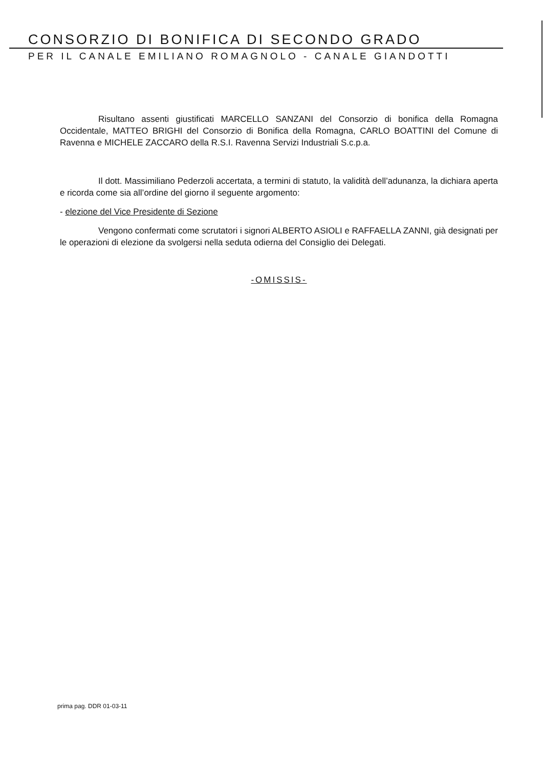CONSORZIO DI BONIFICA DI SECONDO GRADO
PER IL CANALE EMILIANO ROMAGNOLO - CANALE GIANDOTTI
Risultano assenti giustificati MARCELLO SANZANI del Consorzio di bonifica della Romagna Occidentale, MATTEO BRIGHI del Consorzio di Bonifica della Romagna, CARLO BOATTINI del Comune di Ravenna e MICHELE ZACCARO della R.S.I. Ravenna Servizi Industriali S.c.p.a.
Il dott. Massimiliano Pederzoli accertata, a termini di statuto, la validità dell’adunanza, la dichiara aperta e ricorda come sia all’ordine del giorno il seguente argomento:
- elezione del Vice Presidente di Sezione
Vengono confermati come scrutatori i signori ALBERTO ASIOLI e RAFFAELLA ZANNI, già designati per le operazioni di elezione da svolgersi nella seduta odierna del Consiglio dei Delegati.
-OMISSIS-
prima pag. DDR 01-03-11